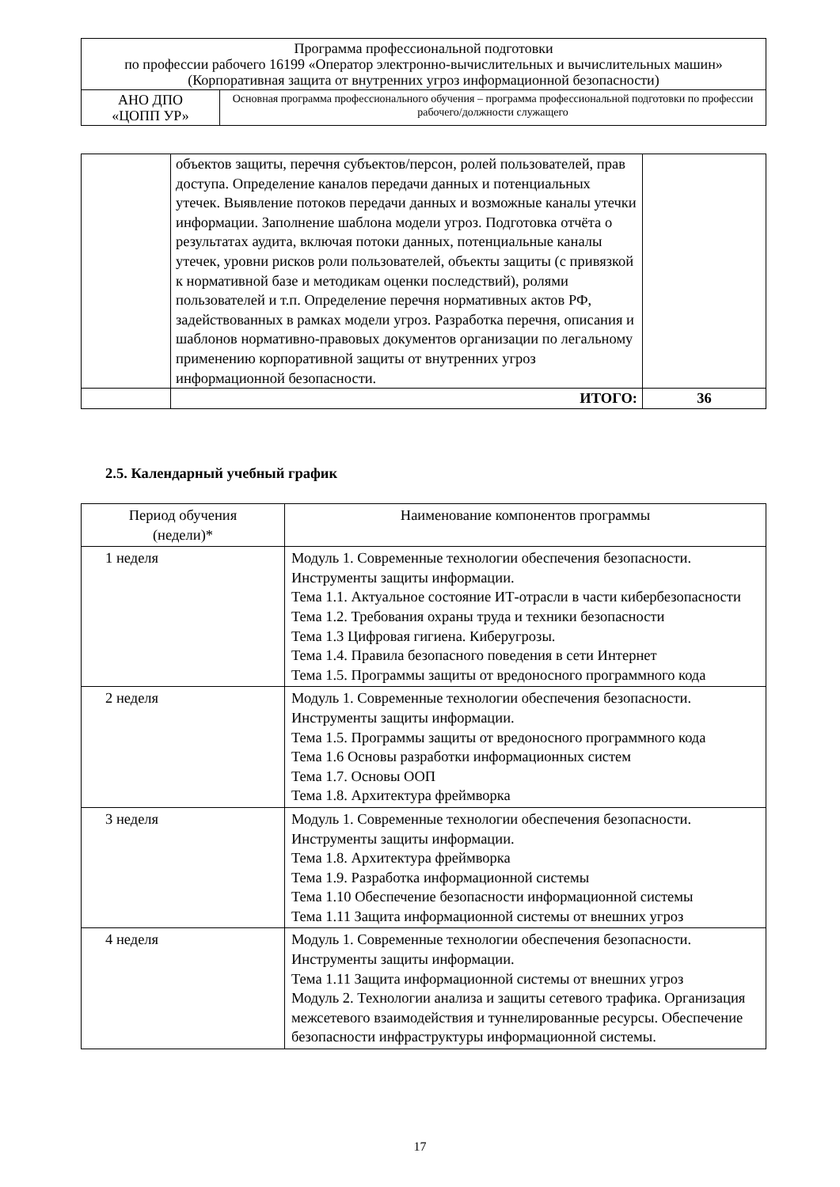| Программа профессиональной подготовки по профессии рабочего 16199 «Оператор электронно-вычислительных и вычислительных машин» (Корпоративная защита от внутренних угроз информационной безопасности) | |
| АНО ДПО «ЦОПП УР» | Основная программа профессионального обучения – программа профессиональной подготовки по профессии рабочего/должности служащего |
| | объектов защиты, перечня субъектов/персон, ролей пользователей, прав доступа. Определение каналов передачи данных и потенциальных утечек. Выявление потоков передачи данных и возможные каналы утечки информации. Заполнение шаблона модели угроз. Подготовка отчёта о результатах аудита, включая потоки данных, потенциальные каналы утечек, уровни рисков роли пользователей, объекты защиты (с привязкой к нормативной базе и методикам оценки последствий), ролями пользователей и т.п. Определение перечня нормативных актов РФ, задействованных в рамках модели угроз. Разработка перечня, описания и шаблонов нормативно-правовых документов организации по легальному применению корпоративной защиты от внутренних угроз информационной безопасности. | |
| | ИТОГО: | 36 |
2.5. Календарный учебный график
| Период обучения (недели)* | Наименование компонентов программы |
| --- | --- |
| 1 неделя | Модуль 1. Современные технологии обеспечения безопасности. Инструменты защиты информации. Тема 1.1. Актуальное состояние ИТ-отрасли в части кибербезопасности Тема 1.2. Требования охраны труда и техники безопасности Тема 1.3 Цифровая гигиена. Киберугрозы. Тема 1.4. Правила безопасного поведения в сети Интернет Тема 1.5. Программы защиты от вредоносного программного кода |
| 2 неделя | Модуль 1. Современные технологии обеспечения безопасности. Инструменты защиты информации. Тема 1.5. Программы защиты от вредоносного программного кода Тема 1.6 Основы разработки информационных систем Тема 1.7. Основы ООП Тема 1.8. Архитектура фреймворка |
| 3 неделя | Модуль 1. Современные технологии обеспечения безопасности. Инструменты защиты информации. Тема 1.8. Архитектура фреймворка Тема 1.9. Разработка информационной системы Тема 1.10 Обеспечение безопасности информационной системы Тема 1.11 Защита информационной системы от внешних угроз |
| 4 неделя | Модуль 1. Современные технологии обеспечения безопасности. Инструменты защиты информации. Тема 1.11 Защита информационной системы от внешних угроз Модуль 2. Технологии анализа и защиты сетевого трафика. Организация межсетевого взаимодействия и туннелированные ресурсы. Обеспечение безопасности инфраструктуры информационной системы. |
17